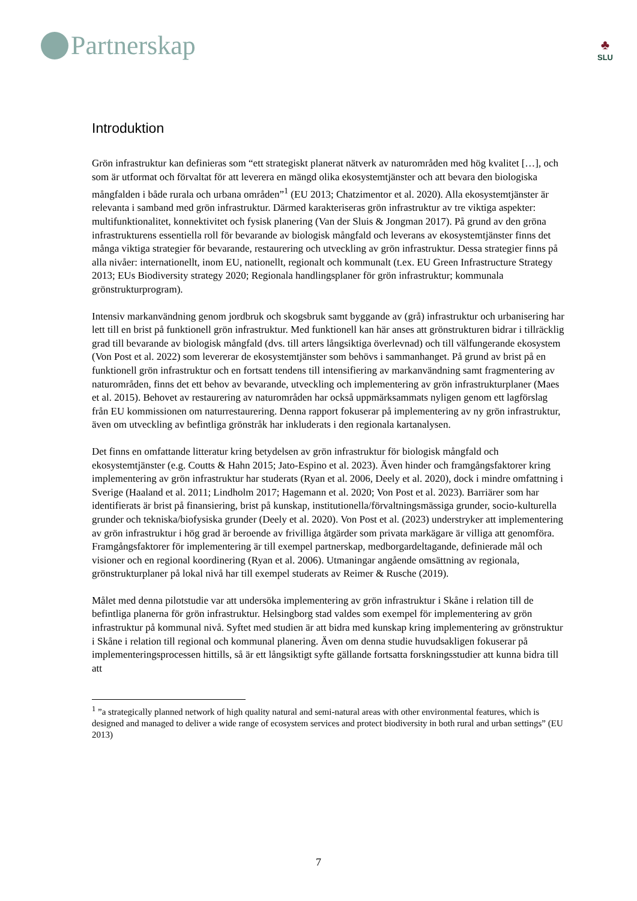Partnerskap
♣
SLU
Introduktion
Grön infrastruktur kan definieras som “ett strategiskt planerat nätverk av naturområden med hög kvalitet […], och som är utformat och förvaltat för att leverera en mängd olika ekosystemtjänster och att bevara den biologiska mångfalden i både rurala och urbana områden”<sup>1</sup> (EU 2013; Chatzimentor et al. 2020). Alla ekosystemtjänster är relevanta i samband med grön infrastruktur. Därmed karakteriseras grön infrastruktur av tre viktiga aspekter: multifunktionalitet, konnektivitet och fysisk planering (Van der Sluis & Jongman 2017). På grund av den gröna infrastrukturens essentiella roll för bevarande av biologisk mångfald och leverans av ekosystemtjänster finns det många viktiga strategier för bevarande, restaurering och utveckling av grön infrastruktur. Dessa strategier finns på alla nivåer: internationellt, inom EU, nationellt, regionalt och kommunalt (t.ex. EU Green Infrastructure Strategy 2013; EUs Biodiversity strategy 2020; Regionala handlingsplaner för grön infrastruktur; kommunala grönstrukturprogram).
Intensiv markanvändning genom jordbruk och skogsbruk samt byggande av (grå) infrastruktur och urbanisering har lett till en brist på funktionell grön infrastruktur. Med funktionell kan här anses att grönstrukturen bidrar i tillräcklig grad till bevarande av biologisk mångfald (dvs. till arters långsiktiga överlevnad) och till välfungerande ekosystem (Von Post et al. 2022) som levererar de ekosystemtjänster som behövs i sammanhanget. På grund av brist på en funktionell grön infrastruktur och en fortsatt tendens till intensifiering av markanvändning samt fragmentering av naturområden, finns det ett behov av bevarande, utveckling och implementering av grön infrastrukturplaner (Maes et al. 2015). Behovet av restaurering av naturområden har också uppmärksammats nyligen genom ett lagförslag från EU kommissionen om naturrestaurering. Denna rapport fokuserar på implementering av ny grön infrastruktur, även om utveckling av befintliga grönstråk har inkluderats i den regionala kartanalysen.
Det finns en omfattande litteratur kring betydelsen av grön infrastruktur för biologisk mångfald och ekosystemtjänster (e.g. Coutts & Hahn 2015; Jato-Espino et al. 2023). Även hinder och framgångsfaktorer kring implementering av grön infrastruktur har studerats (Ryan et al. 2006, Deely et al. 2020), dock i mindre omfattning i Sverige (Haaland et al. 2011; Lindholm 2017; Hagemann et al. 2020; Von Post et al. 2023). Barriärer som har identifierats är brist på finansiering, brist på kunskap, institutionella/förvaltningsmässiga grunder, socio-kulturella grunder och tekniska/biofysiska grunder (Deely et al. 2020). Von Post et al. (2023) understryker att implementering av grön infrastruktur i hög grad är beroende av frivilliga åtgärder som privata markägare är villiga att genomföra. Framgångsfaktorer för implementering är till exempel partnerskap, medborgardeltagande, definierade mål och visioner och en regional koordinering (Ryan et al. 2006). Utmaningar angående omsättning av regionala, grönstrukturplaner på lokal nivå har till exempel studerats av Reimer & Rusche (2019).
Målet med denna pilotstudie var att undersöka implementering av grön infrastruktur i Skåne i relation till de befintliga planerna för grön infrastruktur. Helsingborg stad valdes som exempel för implementering av grön infrastruktur på kommunal nivå. Syftet med studien är att bidra med kunskap kring implementering av grönstruktur i Skåne i relation till regional och kommunal planering. Även om denna studie huvudsakligen fokuserar på implementeringsprocessen hittills, så är ett långsiktigt syfte gällande fortsatta forskningsstudier att kunna bidra till att
<sup>1</sup> ”a strategically planned network of high quality natural and semi-natural areas with other environmental features, which is designed and managed to deliver a wide range of ecosystem services and protect biodiversity in both rural and urban settings” (EU 2013)
7